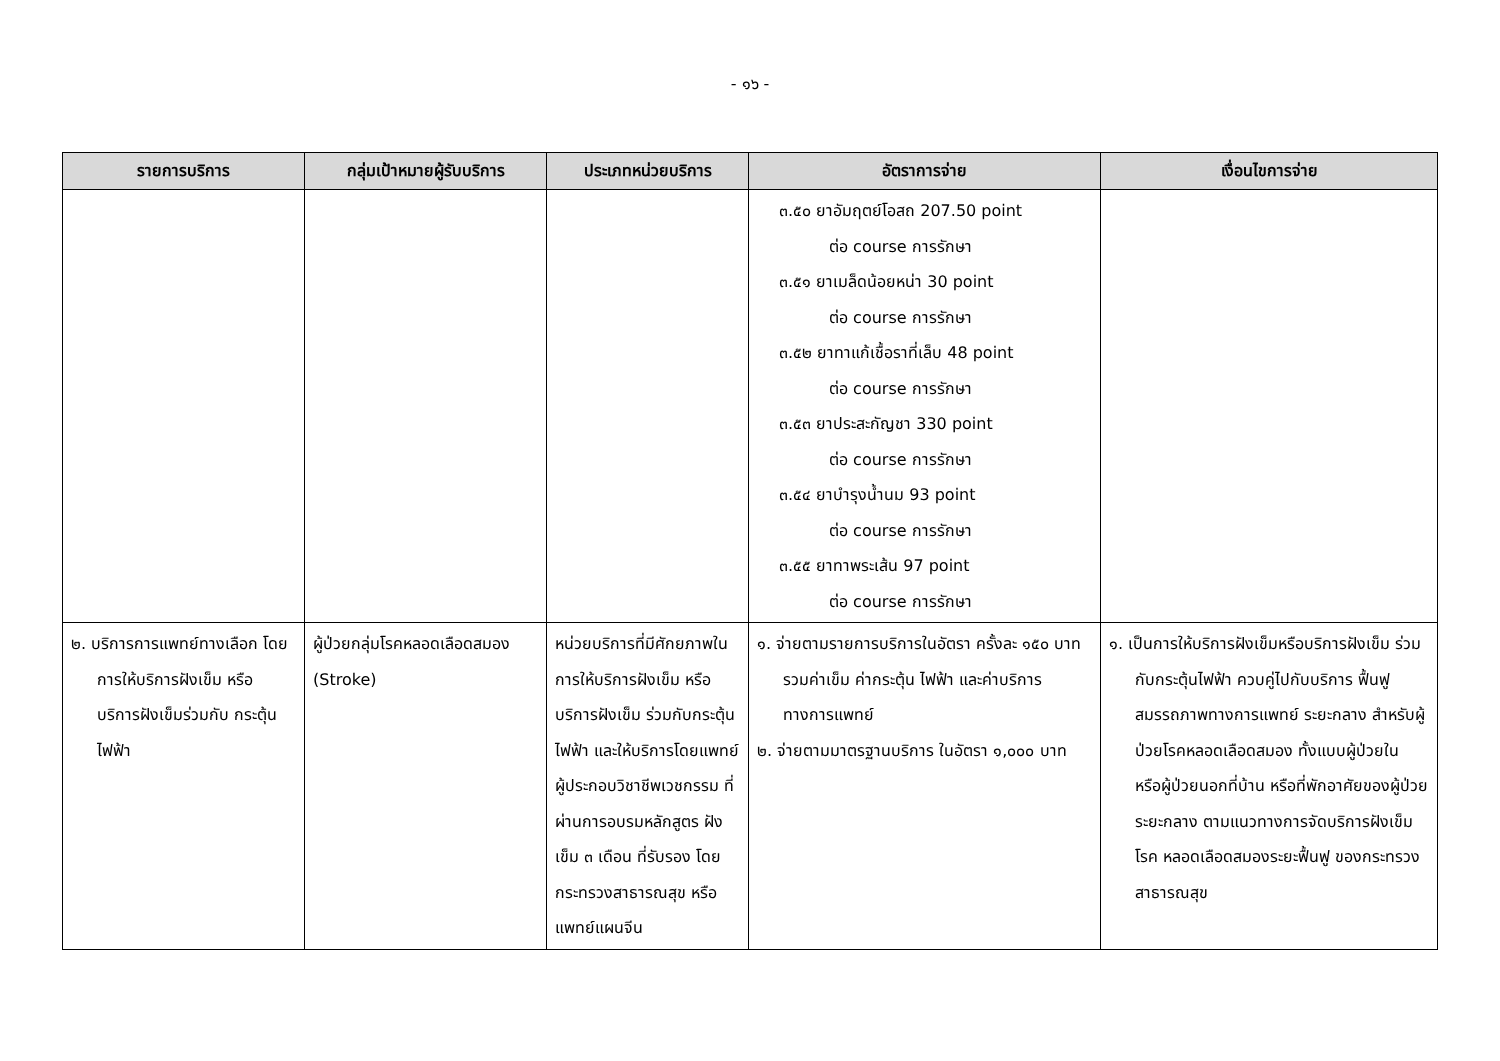- ๑๖ -
| รายการบริการ | กลุ่มเป้าหมายผู้รับบริการ | ประเภทหน่วยบริการ | อัตราการจ่าย | เงื่อนไขการจ่าย |
| --- | --- | --- | --- | --- |
| | | | ๓.๕๐ ยาอัมฤตย์โอสถ 207.50 point ต่อ course การรักษา ๓.๕๑ ยาเมล็ดน้อยหน่า 30 point ต่อ course การรักษา ๓.๕๒ ยาทาแก้เชื้อราที่เล็บ 48 point ต่อ course การรักษา ๓.๕๓ ยาประสะกัญชา 330 point ต่อ course การรักษา ๓.๕๔ ยาบำรุงน้ำนม 93 point ต่อ course การรักษา ๓.๕๕ ยาทาพระเส้น 97 point ต่อ course การรักษา | |
| ๒. บริการการแพทย์ทางเลือก โดยการให้บริการฝังเข็ม หรือบริการฝังเข็มร่วมกับ กระตุ้นไฟฟ้า | ผู้ป่วยกลุ่มโรคหลอดเลือดสมอง (Stroke) | หน่วยบริการที่มีศักยภาพในการให้บริการฝังเข็ม หรือบริการฝังเข็ม ร่วมกับกระตุ้นไฟฟ้า และให้บริการโดยแพทย์ ผู้ประกอบวิชาชีพเวชกรรม ที่ผ่านการอบรมหลักสูตร ฝังเข็ม ๓ เดือน ที่รับรอง โดยกระทรวงสาธารณสุข หรือแพทย์แผนจีน | ๑. จ่ายตามรายการบริการในอัตรา ครั้งละ ๑๕๐ บาท รวมค่าเข็ม ค่ากระตุ้น ไฟฟ้า และค่าบริการทางการแพทย์ ๒. จ่ายตามมาตรฐานบริการ ในอัตรา ๑,๐๐๐ บาท | ๑. เป็นการให้บริการฝังเข็มหรือบริการฝังเข็ม ร่วมกับกระตุ้นไฟฟ้า ควบคู่ไปกับบริการ ฟื้นฟูสมรรถภาพทางการแพทย์ ระยะกลาง สำหรับผู้ป่วยโรคหลอดเลือดสมอง ทั้งแบบผู้ป่วยใน หรือผู้ป่วยนอกที่บ้าน หรือที่พักอาศัยของผู้ป่วยระยะกลาง ตามแนวทางการจัดบริการฝังเข็มโรค หลอดเลือดสมองระยะฟื้นฟู ของกระทรวงสาธารณสุข |